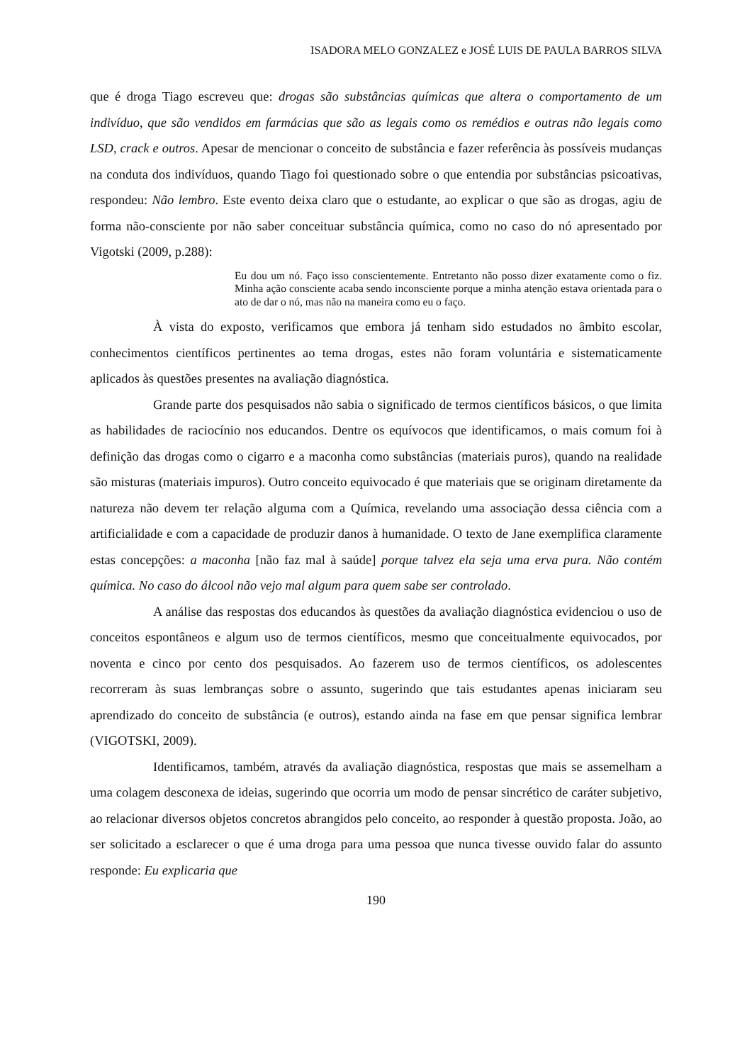ISADORA MELO GONZALEZ e JOSÉ LUIS DE PAULA BARROS SILVA
que é droga Tiago escreveu que: drogas são substâncias químicas que altera o comportamento de um indivíduo, que são vendidos em farmácias que são as legais como os remédios e outras não legais como LSD, crack e outros. Apesar de mencionar o conceito de substância e fazer referência às possíveis mudanças na conduta dos indivíduos, quando Tiago foi questionado sobre o que entendia por substâncias psicoativas, respondeu: Não lembro. Este evento deixa claro que o estudante, ao explicar o que são as drogas, agiu de forma não-consciente por não saber conceituar substância química, como no caso do nó apresentado por Vigotski (2009, p.288):
Eu dou um nó. Faço isso conscientemente. Entretanto não posso dizer exatamente como o fiz. Minha ação consciente acaba sendo inconsciente porque a minha atenção estava orientada para o ato de dar o nó, mas não na maneira como eu o faço.
À vista do exposto, verificamos que embora já tenham sido estudados no âmbito escolar, conhecimentos científicos pertinentes ao tema drogas, estes não foram voluntária e sistematicamente aplicados às questões presentes na avaliação diagnóstica.
Grande parte dos pesquisados não sabia o significado de termos científicos básicos, o que limita as habilidades de raciocínio nos educandos. Dentre os equívocos que identificamos, o mais comum foi à definição das drogas como o cigarro e a maconha como substâncias (materiais puros), quando na realidade são misturas (materiais impuros). Outro conceito equivocado é que materiais que se originam diretamente da natureza não devem ter relação alguma com a Química, revelando uma associação dessa ciência com a artificialidade e com a capacidade de produzir danos à humanidade. O texto de Jane exemplifica claramente estas concepções: a maconha [não faz mal à saúde] porque talvez ela seja uma erva pura. Não contém química. No caso do álcool não vejo mal algum para quem sabe ser controlado.
A análise das respostas dos educandos às questões da avaliação diagnóstica evidenciou o uso de conceitos espontâneos e algum uso de termos científicos, mesmo que conceitualmente equivocados, por noventa e cinco por cento dos pesquisados. Ao fazerem uso de termos científicos, os adolescentes recorreram às suas lembranças sobre o assunto, sugerindo que tais estudantes apenas iniciaram seu aprendizado do conceito de substância (e outros), estando ainda na fase em que pensar significa lembrar (VIGOTSKI, 2009).
Identificamos, também, através da avaliação diagnóstica, respostas que mais se assemelham a uma colagem desconexa de ideias, sugerindo que ocorria um modo de pensar sincrético de caráter subjetivo, ao relacionar diversos objetos concretos abrangidos pelo conceito, ao responder à questão proposta. João, ao ser solicitado a esclarecer o que é uma droga para uma pessoa que nunca tivesse ouvido falar do assunto responde: Eu explicaria que
190